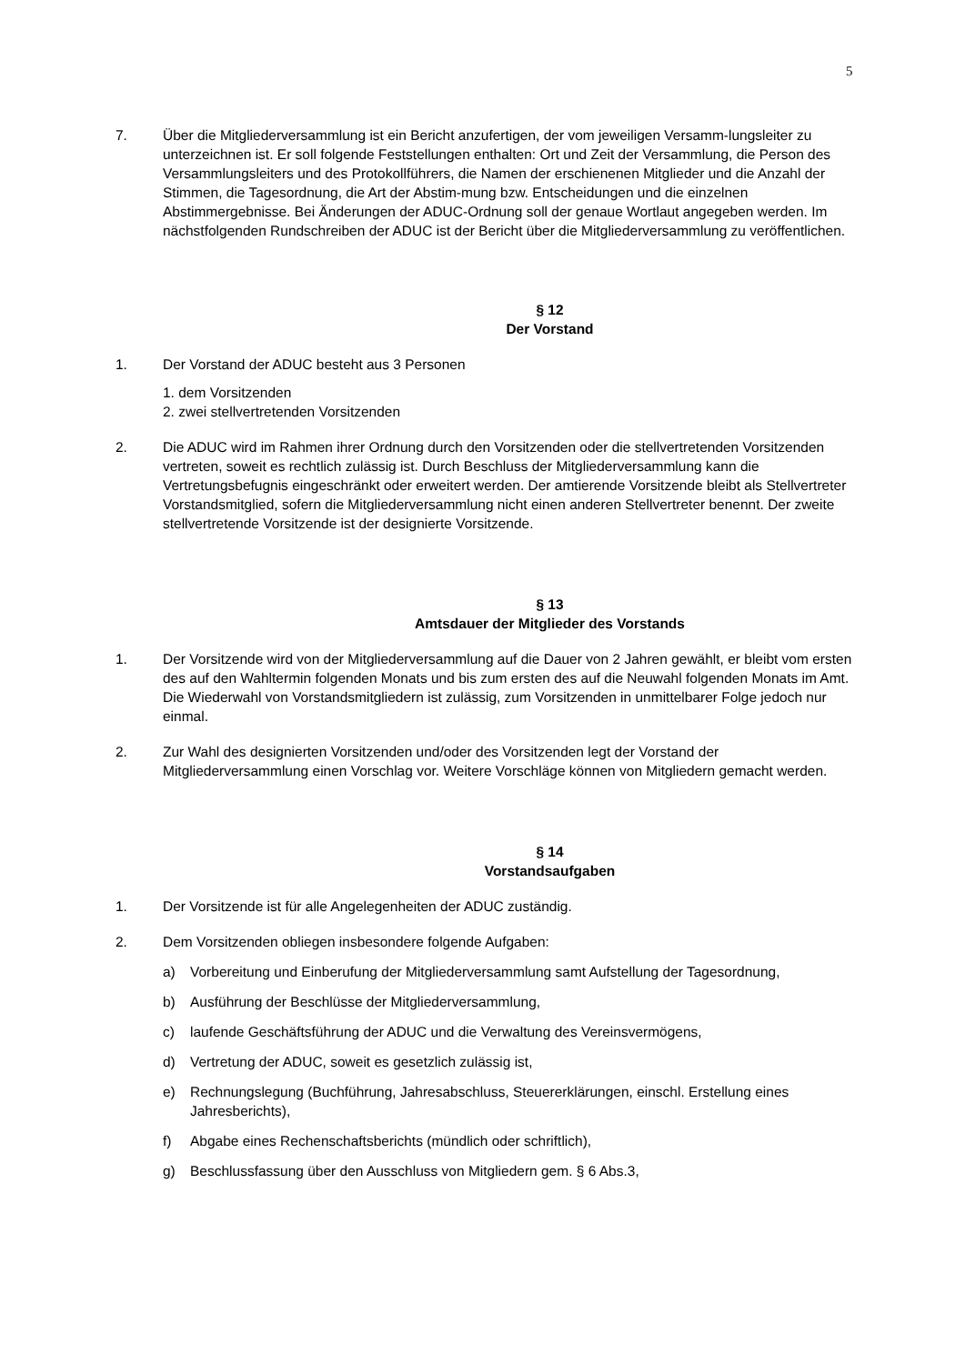5
7. Über die Mitgliederversammlung ist ein Bericht anzufertigen, der vom jeweiligen Versamm-lungsleiter zu unterzeichnen ist. Er soll folgende Feststellungen enthalten: Ort und Zeit der Versammlung, die Person des Versammlungsleiters und des Protokollführers, die Namen der erschienenen Mitglieder und die Anzahl der Stimmen, die Tagesordnung, die Art der Abstim-mung bzw. Entscheidungen und die einzelnen Abstimmergebnisse. Bei Änderungen der ADUC-Ordnung soll der genaue Wortlaut angegeben werden. Im nächstfolgenden Rundschreiben der ADUC ist der Bericht über die Mitgliederversammlung zu veröffentlichen.
§ 12
Der Vorstand
1. Der Vorstand der ADUC besteht aus 3 Personen
1. dem Vorsitzenden
2. zwei stellvertretenden Vorsitzenden
2. Die ADUC wird im Rahmen ihrer Ordnung durch den Vorsitzenden oder die stellvertretenden Vorsitzenden vertreten, soweit es rechtlich zulässig ist. Durch Beschluss der Mitgliederversammlung kann die Vertretungsbefugnis eingeschränkt oder erweitert werden. Der amtierende Vorsitzende bleibt als Stellvertreter Vorstandsmitglied, sofern die Mitgliederversammlung nicht einen anderen Stellvertreter benennt. Der zweite stellvertretende Vorsitzende ist der designierte Vorsitzende.
§ 13
Amtsdauer der Mitglieder des Vorstands
1. Der Vorsitzende wird von der Mitgliederversammlung auf die Dauer von 2 Jahren gewählt, er bleibt vom ersten des auf den Wahltermin folgenden Monats und bis zum ersten des auf die Neuwahl folgenden Monats im Amt. Die Wiederwahl von Vorstandsmitgliedern ist zulässig, zum Vorsitzenden in unmittelbarer Folge jedoch nur einmal.
2. Zur Wahl des designierten Vorsitzenden und/oder des Vorsitzenden legt der Vorstand der Mitgliederversammlung einen Vorschlag vor. Weitere Vorschläge können von Mitgliedern gemacht werden.
§ 14
Vorstandsaufgaben
1. Der Vorsitzende ist für alle Angelegenheiten der ADUC zuständig.
2. Dem Vorsitzenden obliegen insbesondere folgende Aufgaben:
a) Vorbereitung und Einberufung der Mitgliederversammlung samt Aufstellung der Tagesordnung,
b) Ausführung der Beschlüsse der Mitgliederversammlung,
c) laufende Geschäftsführung der ADUC und die Verwaltung des Vereinsvermögens,
d) Vertretung der ADUC, soweit es gesetzlich zulässig ist,
e) Rechnungslegung (Buchführung, Jahresabschluss, Steuererklärungen, einschl. Erstellung eines Jahresberichts),
f) Abgabe eines Rechenschaftsberichts (mündlich oder schriftlich),
g) Beschlussfassung über den Ausschluss von Mitgliedern gem. § 6 Abs.3,